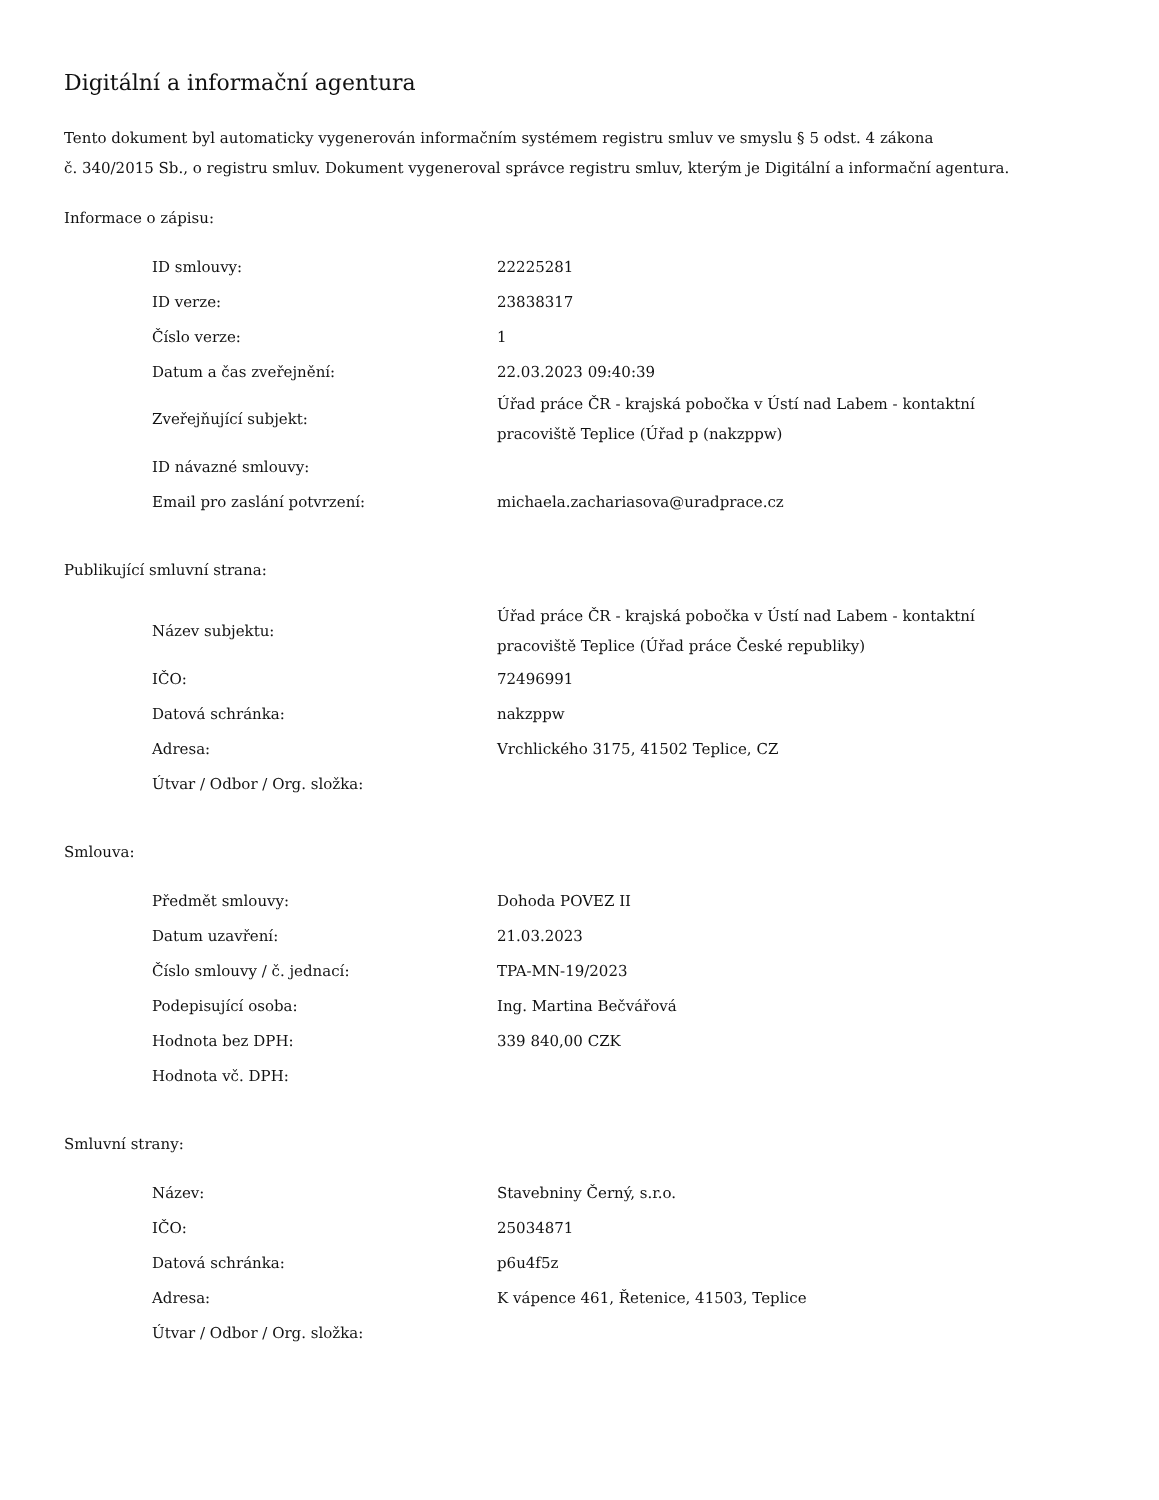Digitální a informační agentura
Tento dokument byl automaticky vygenerován informačním systémem registru smluv ve smyslu § 5 odst. 4 zákona
č. 340/2015 Sb., o registru smluv. Dokument vygeneroval správce registru smluv, kterým je Digitální a informační agentura.
Informace o zápisu:
| ID smlouvy: | 22225281 |
| ID verze: | 23838317 |
| Číslo verze: | 1 |
| Datum a čas zveřejnění: | 22.03.2023 09:40:39 |
| Zveřejňující subjekt: | Úřad práce ČR - krajská pobočka v Ústí nad Labem - kontaktní pracoviště Teplice (Úřad p (nakzppw) |
| ID návazné smlouvy: | |
| Email pro zaslání potvrzení: | michaela.zachariasova@uradprace.cz |
Publikující smluvní strana:
| Název subjektu: | Úřad práce ČR - krajská pobočka v Ústí nad Labem - kontaktní pracoviště Teplice (Úřad práce České republiky) |
| IČO: | 72496991 |
| Datová schránka: | nakzppw |
| Adresa: | Vrchlického 3175, 41502 Teplice, CZ |
| Útvar / Odbor / Org. složka: | |
Smlouva:
| Předmět smlouvy: | Dohoda POVEZ II |
| Datum uzavření: | 21.03.2023 |
| Číslo smlouvy / č. jednací: | TPA-MN-19/2023 |
| Podepisující osoba: | Ing. Martina Bečvářová |
| Hodnota bez DPH: | 339 840,00 CZK |
| Hodnota vč. DPH: | |
Smluvní strany:
| Název: | Stavebniny Černý, s.r.o. |
| IČO: | 25034871 |
| Datová schránka: | p6u4f5z |
| Adresa: | K vápence 461, Řetenice, 41503, Teplice |
| Útvar / Odbor / Org. složka: | |